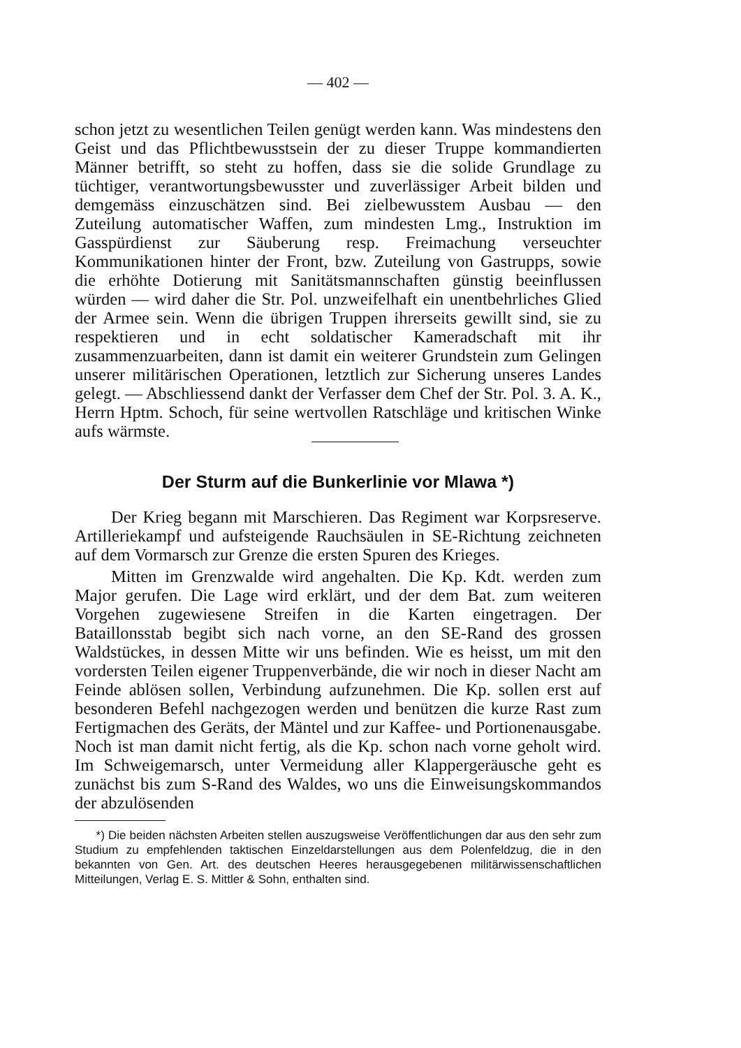— 402 —
schon jetzt zu wesentlichen Teilen genügt werden kann. Was mindestens den Geist und das Pflichtbewusstsein der zu dieser Truppe kommandierten Männer betrifft, so steht zu hoffen, dass sie die solide Grundlage zu tüchtiger, verantwortungsbewusster und zuverlässiger Arbeit bilden und demgemäss einzuschätzen sind. Bei zielbewusstem Ausbau — den Zuteilung automatischer Waffen, zum mindesten Lmg., Instruktion im Gasspürdienst zur Säuberung resp. Freimachung verseuchter Kommunikationen hinter der Front, bzw. Zuteilung von Gastrupps, sowie die erhöhte Dotierung mit Sanitätsmannschaften günstig beeinflussen würden — wird daher die Str. Pol. unzweifelhaft ein unentbehrliches Glied der Armee sein. Wenn die übrigen Truppen ihrerseits gewillt sind, sie zu respektieren und in echt soldatischer Kameradschaft mit ihr zusammenzuarbeiten, dann ist damit ein weiterer Grundstein zum Gelingen unserer militärischen Operationen, letztlich zur Sicherung unseres Landes gelegt. — Abschliessend dankt der Verfasser dem Chef der Str. Pol. 3. A. K., Herrn Hptm. Schoch, für seine wertvollen Ratschläge und kritischen Winke aufs wärmste.
Der Sturm auf die Bunkerlinie vor Mlawa *)
Der Krieg begann mit Marschieren. Das Regiment war Korpsreserve. Artilleriekampf und aufsteigende Rauchsäulen in SE-Richtung zeichneten auf dem Vormarsch zur Grenze die ersten Spuren des Krieges.
Mitten im Grenzwalde wird angehalten. Die Kp. Kdt. werden zum Major gerufen. Die Lage wird erklärt, und der dem Bat. zum weiteren Vorgehen zugewiesene Streifen in die Karten eingetragen. Der Bataillonsstab begibt sich nach vorne, an den SE-Rand des grossen Waldstückes, in dessen Mitte wir uns befinden. Wie es heisst, um mit den vordersten Teilen eigener Truppenverbände, die wir noch in dieser Nacht am Feinde ablösen sollen, Verbindung aufzunehmen. Die Kp. sollen erst auf besonderen Befehl nachgezogen werden und benützen die kurze Rast zum Fertigmachen des Geräts, der Mäntel und zur Kaffee- und Portionenausgabe. Noch ist man damit nicht fertig, als die Kp. schon nach vorne geholt wird. Im Schweigemarsch, unter Vermeidung aller Klappergeräusche geht es zunächst bis zum S-Rand des Waldes, wo uns die Einweisungskommandos der abzulösenden
*) Die beiden nächsten Arbeiten stellen auszugsweise Veröffentlichungen dar aus den sehr zum Studium zu empfehlenden taktischen Einzeldarstellungen aus dem Polenfeldzug, die in den bekannten von Gen. Art. des deutschen Heeres herausgegebenen militärwissenschaftlichen Mitteilungen, Verlag E. S. Mittler & Sohn, enthalten sind.